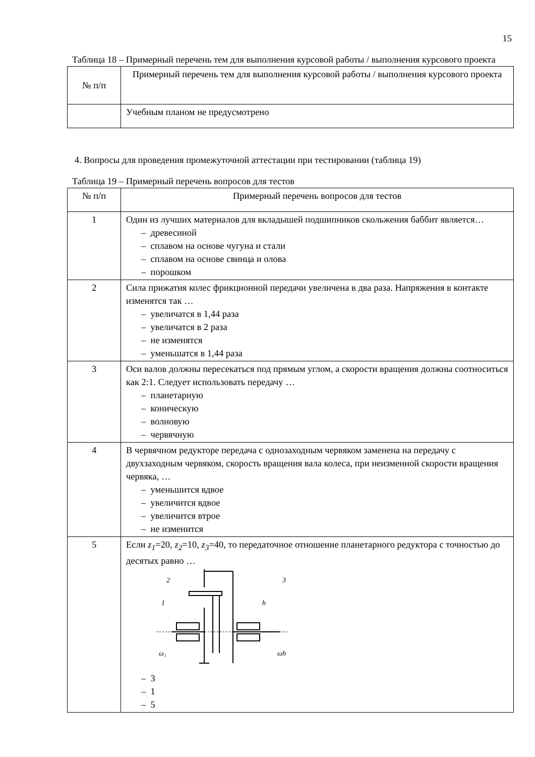15
Таблица 18 – Примерный перечень тем для выполнения курсовой работы / выполнения курсового проекта
| № п/п | Примерный перечень тем для выполнения курсовой работы / выполнения курсового проекта |
| | Учебным планом не предусмотрено |
4. Вопросы для проведения промежуточной аттестации при тестировании (таблица 19)
Таблица 19 – Примерный перечень вопросов для тестов
| № п/п | Примерный перечень вопросов для тестов |
| 1 | Один из лучших материалов для вкладышей подшипников скольжения баббит является… – древесиной – сплавом на основе чугуна и стали – сплавом на основе свинца и олова – порошком |
| 2 | Сила прижатия колес фрикционной передачи увеличена в два раза. Напряжения в контакте изменятся так … – увеличатся в 1,44 раза – увеличатся в 2 раза – не изменятся – уменьшатся в 1,44 раза |
| 3 | Оси валов должны пересекаться под прямым углом, а скорости вращения должны соотноситься как 2:1. Следует использовать передачу … – планетарную – коническую – волновую – червячную |
| 4 | В червячном редукторе передача с однозаходным червяком заменена на передачу с двухзаходным червяком, скорость вращения вала колеса, при неизменной скорости вращения червяка, … – уменьшится вдвое – увеличится вдвое – увеличится втрое – не изменится |
| 5 | Если z<sub>1</sub> =20, z<sub>2</sub> =10, z<sub>3</sub> =40, то передаточное отношение планетарного редуктора с точностью до десятых равно … 2 3 1 h ω₁ ωh – 3 – 1 – 5 |